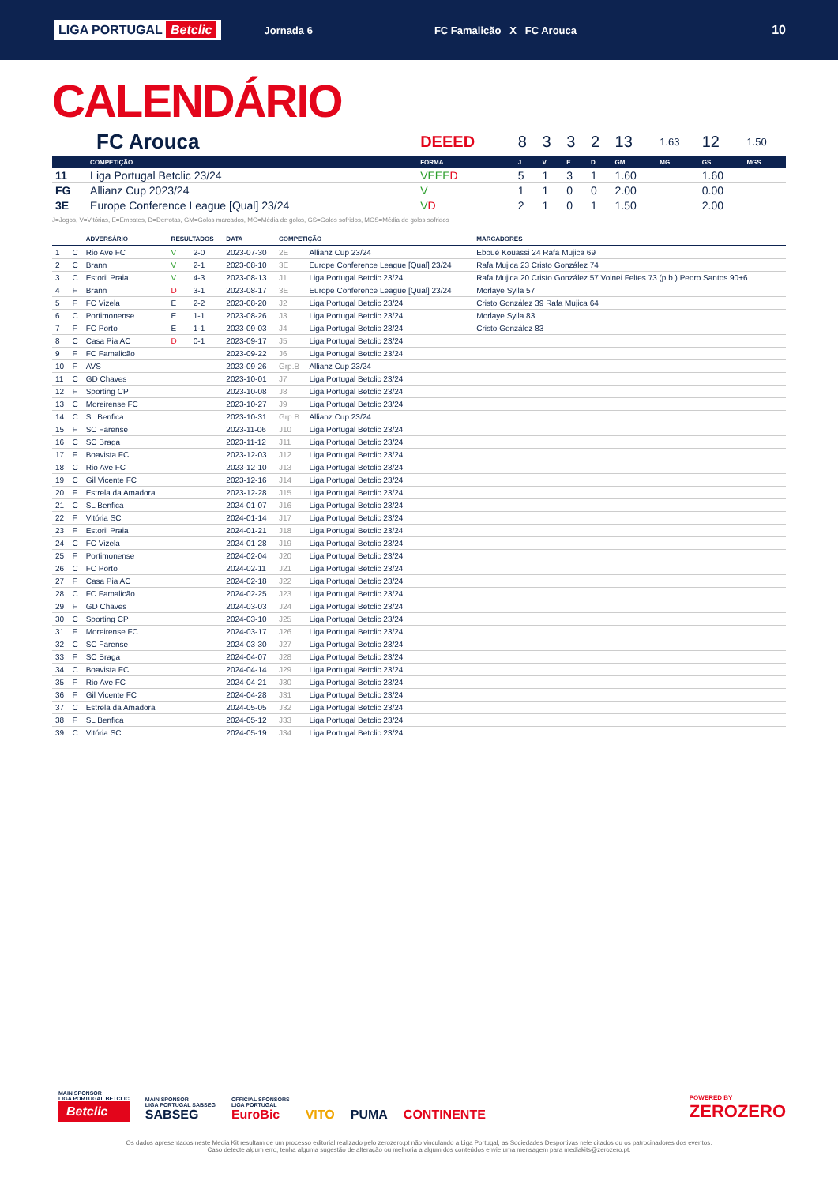LIGA PORTUGAL Betclic
Jornada 6 FC Famalicão X FC Arouca
10
CALENDÁRIO
| FC Arouca | | DEEED | 8 | 3 | 3 | 2 | 13 | 1.63 | 12 | 1.50 |
| --- | --- | --- | --- | --- | --- | --- | --- | --- | --- | --- |
| | COMPETIÇÃO | FORMA | J | V | E | D | GM | MG | GS | MGS |
| 11 | Liga Portugal Betclic 23/24 | VEEE D | 5 | 1 | 3 | 1 | 1.60 | | 1.60 | |
| FG | Allianz Cup 2023/24 | V | 1 | 1 | 0 | 0 | 2.00 | | 0.00 | |
| 3E | Europe Conference League [Qual] 23/24 | V D | 2 | 1 | 0 | 1 | 1.50 | | 2.00 | |
J=Jogos, V=Vitórias, E=Empates, D=Derrotas, GM=Golos marcados, MG=Média de golos, GS=Golos sofridos, MGS=Média de golos sofridos
| | | ADVERSÁRIO | RESULTADOS | | DATA | COMPETIÇÃO | | MARCADORES |
| --- | --- | --- | --- | --- | --- | --- | --- | --- |
| 1 | C | Rio Ave FC | V | 2-0 | 2023-07-30 | 2E | Allianz Cup 23/24 | Eboué Kouassi 24 Rafa Mujica 69 |
| 2 | C | Brann | V | 2-1 | 2023-08-10 | 3E | Europe Conference League [Qual] 23/24 | Rafa Mujica 23 Cristo González 74 |
| 3 | C | Estoril Praia | V | 4-3 | 2023-08-13 | J1 | Liga Portugal Betclic 23/24 | Rafa Mujica 20 Cristo González 57 Volnei Feltes 73 (p.b.) Pedro Santos 90+6 |
| 4 | F | Brann | D | 3-1 | 2023-08-17 | 3E | Europe Conference League [Qual] 23/24 | Morlaye Sylla 57 |
| 5 | F | FC Vizela | E | 2-2 | 2023-08-20 | J2 | Liga Portugal Betclic 23/24 | Cristo González 39 Rafa Mujica 64 |
| 6 | C | Portimonense | E | 1-1 | 2023-08-26 | J3 | Liga Portugal Betclic 23/24 | Morlaye Sylla 83 |
| 7 | F | FC Porto | E | 1-1 | 2023-09-03 | J4 | Liga Portugal Betclic 23/24 | Cristo González 83 |
| 8 | C | Casa Pia AC | D | 0-1 | 2023-09-17 | J5 | Liga Portugal Betclic 23/24 | |
| 9 | F | FC Famalicão | | | 2023-09-22 | J6 | Liga Portugal Betclic 23/24 | |
| 10 | F | AVS | | | 2023-09-26 | Grp.B | Allianz Cup 23/24 | |
| 11 | C | GD Chaves | | | 2023-10-01 | J7 | Liga Portugal Betclic 23/24 | |
| 12 | F | Sporting CP | | | 2023-10-08 | J8 | Liga Portugal Betclic 23/24 | |
| 13 | C | Moreirense FC | | | 2023-10-27 | J9 | Liga Portugal Betclic 23/24 | |
| 14 | C | SL Benfica | | | 2023-10-31 | Grp.B | Allianz Cup 23/24 | |
| 15 | F | SC Farense | | | 2023-11-06 | J10 | Liga Portugal Betclic 23/24 | |
| 16 | C | SC Braga | | | 2023-11-12 | J11 | Liga Portugal Betclic 23/24 | |
| 17 | F | Boavista FC | | | 2023-12-03 | J12 | Liga Portugal Betclic 23/24 | |
| 18 | C | Rio Ave FC | | | 2023-12-10 | J13 | Liga Portugal Betclic 23/24 | |
| 19 | C | Gil Vicente FC | | | 2023-12-16 | J14 | Liga Portugal Betclic 23/24 | |
| 20 | F | Estrela da Amadora | | | 2023-12-28 | J15 | Liga Portugal Betclic 23/24 | |
| 21 | C | SL Benfica | | | 2024-01-07 | J16 | Liga Portugal Betclic 23/24 | |
| 22 | F | Vitória SC | | | 2024-01-14 | J17 | Liga Portugal Betclic 23/24 | |
| 23 | F | Estoril Praia | | | 2024-01-21 | J18 | Liga Portugal Betclic 23/24 | |
| 24 | C | FC Vizela | | | 2024-01-28 | J19 | Liga Portugal Betclic 23/24 | |
| 25 | F | Portimonense | | | 2024-02-04 | J20 | Liga Portugal Betclic 23/24 | |
| 26 | C | FC Porto | | | 2024-02-11 | J21 | Liga Portugal Betclic 23/24 | |
| 27 | F | Casa Pia AC | | | 2024-02-18 | J22 | Liga Portugal Betclic 23/24 | |
| 28 | C | FC Famalicão | | | 2024-02-25 | J23 | Liga Portugal Betclic 23/24 | |
| 29 | F | GD Chaves | | | 2024-03-03 | J24 | Liga Portugal Betclic 23/24 | |
| 30 | C | Sporting CP | | | 2024-03-10 | J25 | Liga Portugal Betclic 23/24 | |
| 31 | F | Moreirense FC | | | 2024-03-17 | J26 | Liga Portugal Betclic 23/24 | |
| 32 | C | SC Farense | | | 2024-03-30 | J27 | Liga Portugal Betclic 23/24 | |
| 33 | F | SC Braga | | | 2024-04-07 | J28 | Liga Portugal Betclic 23/24 | |
| 34 | C | Boavista FC | | | 2024-04-14 | J29 | Liga Portugal Betclic 23/24 | |
| 35 | F | Rio Ave FC | | | 2024-04-21 | J30 | Liga Portugal Betclic 23/24 | |
| 36 | F | Gil Vicente FC | | | 2024-04-28 | J31 | Liga Portugal Betclic 23/24 | |
| 37 | C | Estrela da Amadora | | | 2024-05-05 | J32 | Liga Portugal Betclic 23/24 | |
| 38 | F | SL Benfica | | | 2024-05-12 | J33 | Liga Portugal Betclic 23/24 | |
| 39 | C | Vitória SC | | | 2024-05-19 | J34 | Liga Portugal Betclic 23/24 | |
MAIN SPONSOR
LIGA PORTUGAL BETCLIC
Betclic
MAIN SPONSOR
LIGA PORTUGAL SABSEG
SABSEG
OFFICIAL SPONSORS
LIGA PORTUGAL
EuroBic
VITO
PUMA
CONTINENTE
POWERED BY
ZEROZERO
Os dados apresentados neste Media Kit resultam de um processo editorial realizado pelo zerozero.pt não vinculando a Liga Portugal, as Sociedades Desportivas nele citados ou os patrocinadores dos eventos.
Caso detecte algum erro, tenha alguma sugestão de alteração ou melhoria a algum dos conteúdos envie uma mensagem para mediakits@zerozero.pt.